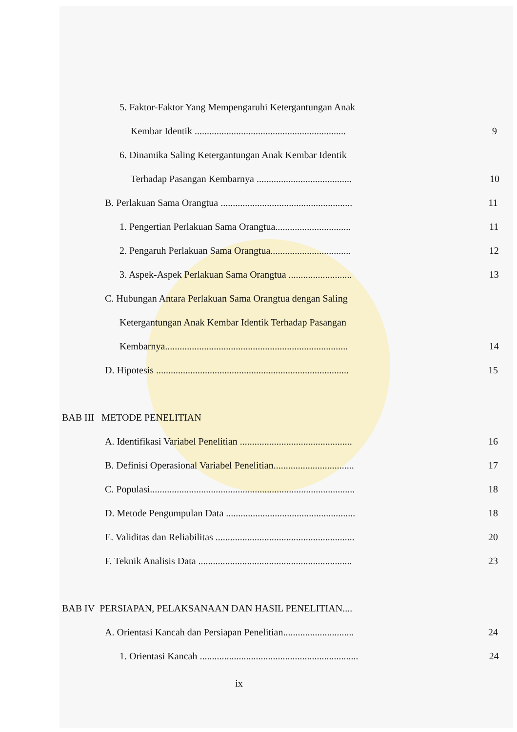5. Faktor-Faktor Yang Mempengaruhi Ketergantungan Anak
Kembar Identik ..............................................................
9
6. Dinamika Saling Ketergantungan Anak Kembar Identik
Terhadap Pasangan Kembarnya .......................................
10
B. Perlakuan Sama Orangtua ......................................................
11
1. Pengertian Perlakuan Sama Orangtua...............................
11
2. Pengaruh Perlakuan Sama Orangtua.................................
12
3. Aspek-Aspek Perlakuan Sama Orangtua ..........................
13
C. Hubungan Antara Perlakuan Sama Orangtua dengan Saling
Ketergantungan Anak Kembar Identik Terhadap Pasangan
Kembarnya...........................................................................
14
D. Hipotesis ...............................................................................
15
BAB III METODE PENELITIAN
A. Identifikasi Variabel Penelitian ..............................................
16
B. Definisi Operasional Variabel Penelitian.................................
17
C. Populasi....................................................................................
18
D. Metode Pengumpulan Data .....................................................
18
E. Validitas dan Reliabilitas .........................................................
20
F. Teknik Analisis Data ...............................................................
23
BAB IV PERSIAPAN, PELAKSANAAN DAN HASIL PENELITIAN....
A. Orientasi Kancah dan Persiapan Penelitian.............................
24
1. Orientasi Kancah .................................................................
24
ix